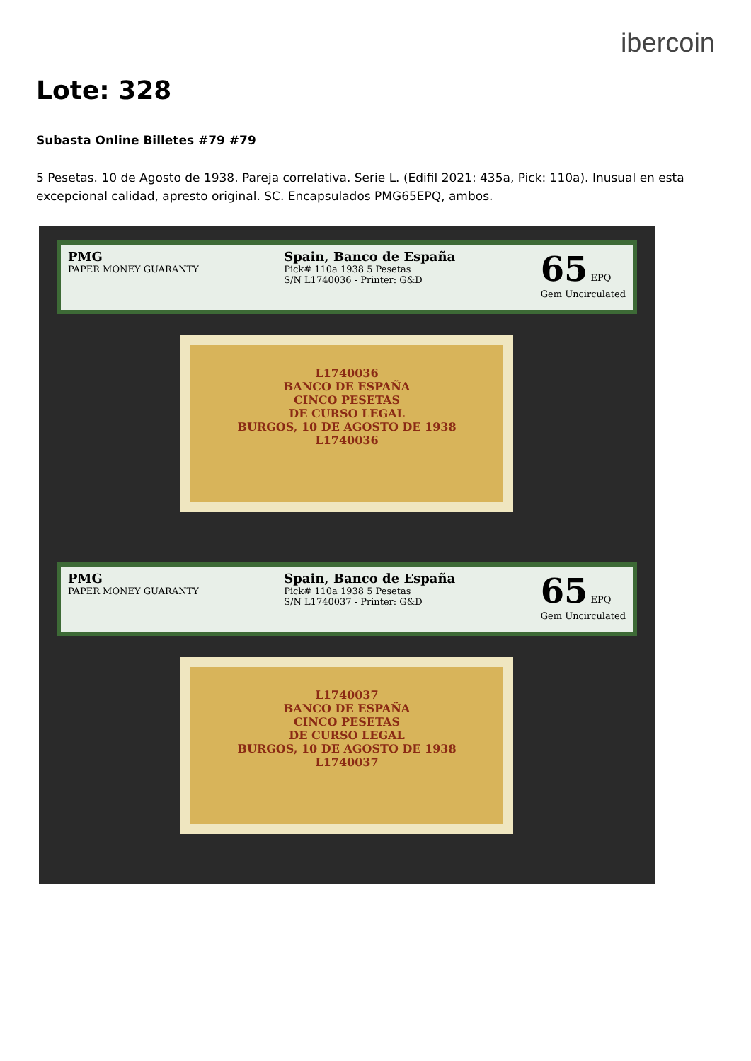ibercoin
Lote: 328
Subasta Online Billetes #79 #79
5 Pesetas. 10 de Agosto de 1938. Pareja correlativa. Serie L. (Edifil 2021: 435a, Pick: 110a). Inusual en esta excepcional calidad, apresto original. SC. Encapsulados PMG65EPQ, ambos.
PMG
PAPER MONEY GUARANTY
Spain, Banco de España
Pick# 110a 1938 5 Pesetas
S/N L1740036 - Printer: G&D
65 EPQ
Gem Uncirculated
L1740036
BANCO DE ESPAÑA
CINCO PESETAS
DE CURSO LEGAL
BURGOS, 10 DE AGOSTO DE 1938
L1740036
PMG
PAPER MONEY GUARANTY
Spain, Banco de España
Pick# 110a 1938 5 Pesetas
S/N L1740037 - Printer: G&D
65 EPQ
Gem Uncirculated
L1740037
BANCO DE ESPAÑA
CINCO PESETAS
DE CURSO LEGAL
BURGOS, 10 DE AGOSTO DE 1938
L1740037